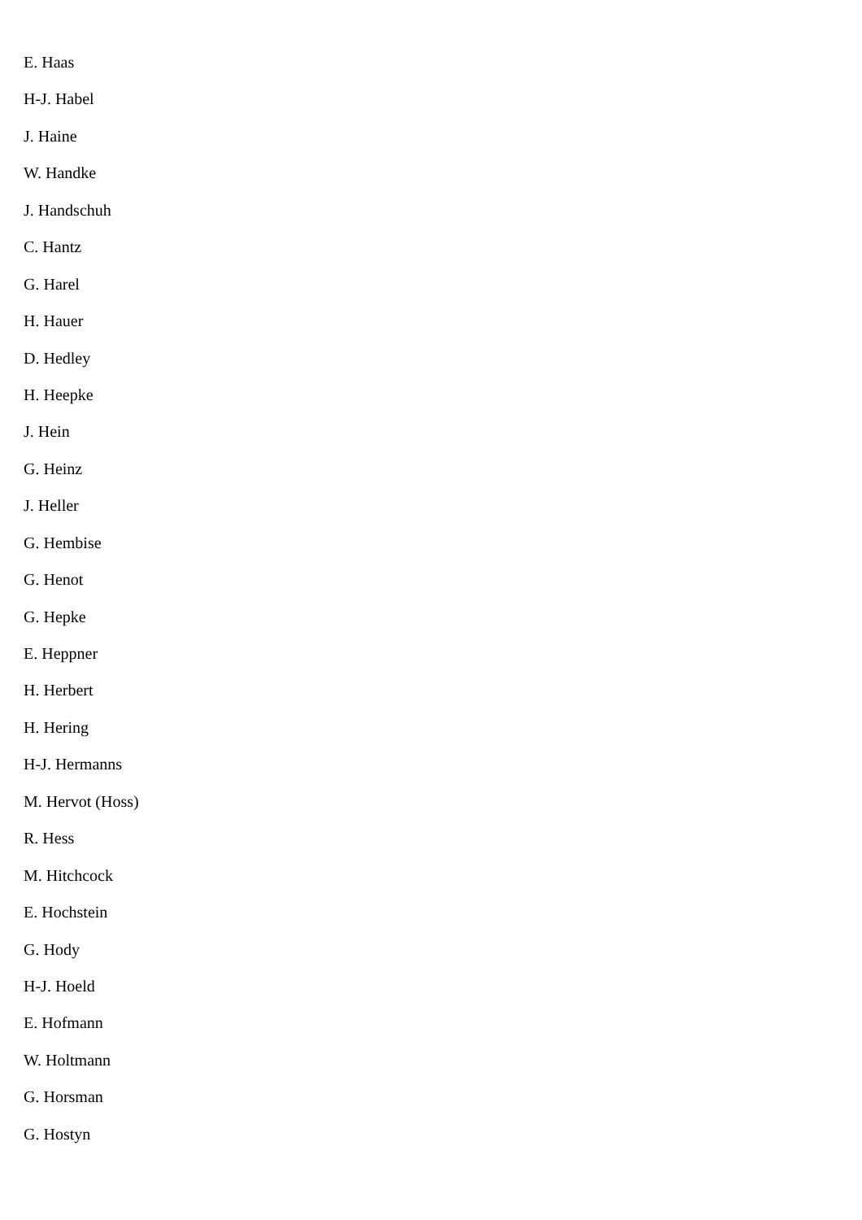E. Haas
H-J. Habel
J. Haine
W. Handke
J. Handschuh
C. Hantz
G. Harel
H. Hauer
D. Hedley
H. Heepke
J. Hein
G. Heinz
J. Heller
G. Hembise
G. Henot
G. Hepke
E. Heppner
H. Herbert
H. Hering
H-J. Hermanns
M. Hervot (Hoss)
R. Hess
M. Hitchcock
E. Hochstein
G. Hody
H-J. Hoeld
E. Hofmann
W. Holtmann
G. Horsman
G. Hostyn